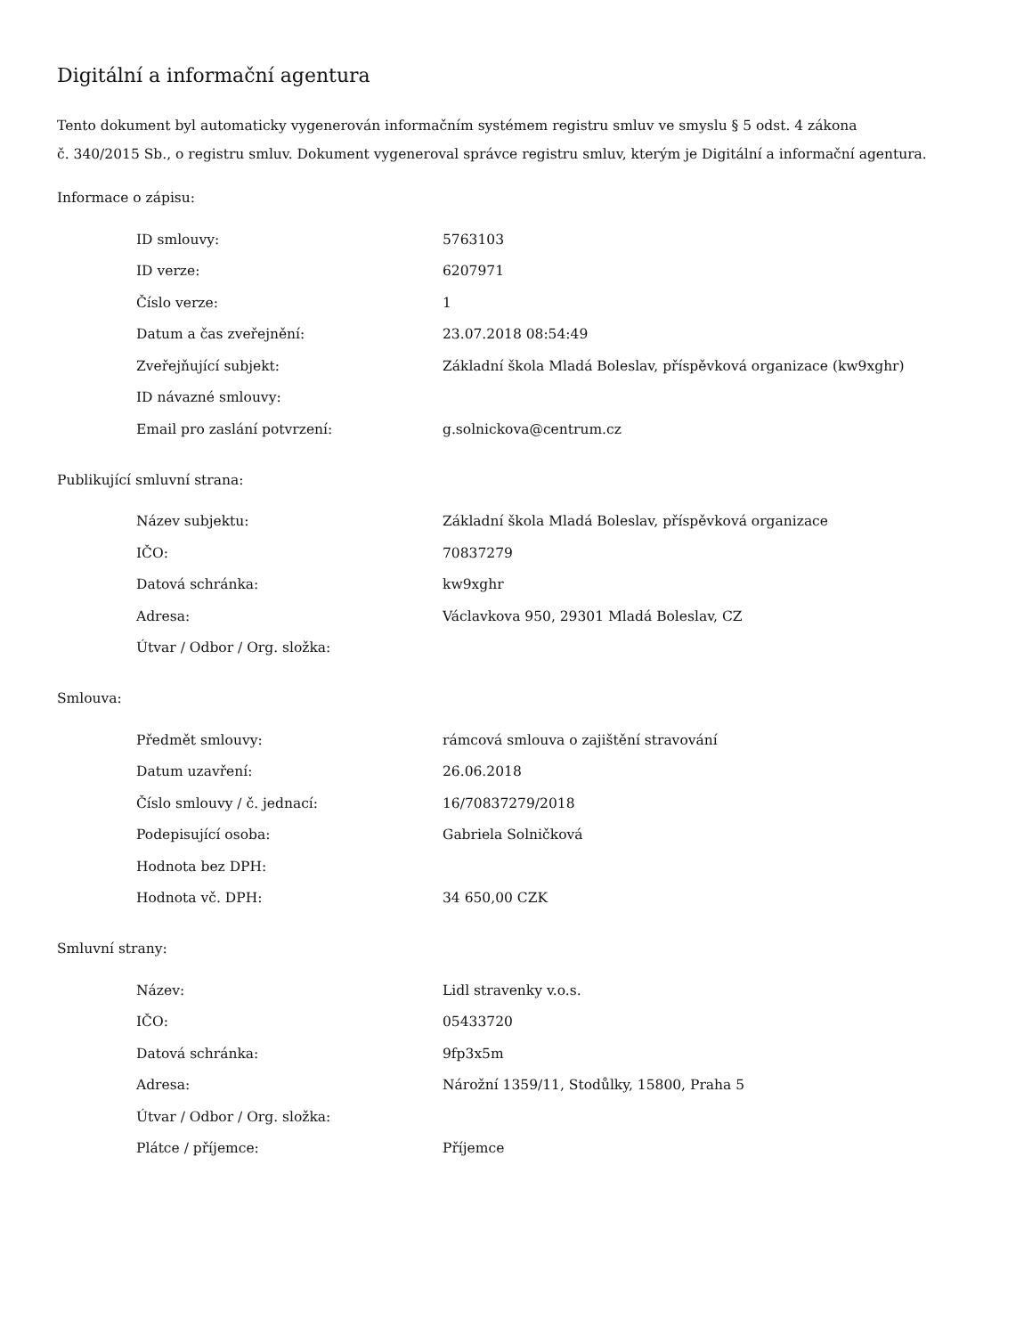Digitální a informační agentura
Tento dokument byl automaticky vygenerován informačním systémem registru smluv ve smyslu § 5 odst. 4 zákona
č. 340/2015 Sb., o registru smluv. Dokument vygeneroval správce registru smluv, kterým je Digitální a informační agentura.
Informace o zápisu:
| ID smlouvy: | 5763103 |
| ID verze: | 6207971 |
| Číslo verze: | 1 |
| Datum a čas zveřejnění: | 23.07.2018 08:54:49 |
| Zveřejňující subjekt: | Základní škola Mladá Boleslav, příspěvková organizace (kw9xghr) |
| ID návazné smlouvy: | |
| Email pro zaslání potvrzení: | g.solnickova@centrum.cz |
Publikující smluvní strana:
| Název subjektu: | Základní škola Mladá Boleslav, příspěvková organizace |
| IČO: | 70837279 |
| Datová schránka: | kw9xghr |
| Adresa: | Václavkova 950, 29301 Mladá Boleslav, CZ |
| Útvar / Odbor / Org. složka: | |
Smlouva:
| Předmět smlouvy: | rámcová smlouva o zajištění stravování |
| Datum uzavření: | 26.06.2018 |
| Číslo smlouvy / č. jednací: | 16/70837279/2018 |
| Podepisující osoba: | Gabriela Solničková |
| Hodnota bez DPH: | |
| Hodnota vč. DPH: | 34 650,00 CZK |
Smluvní strany:
| Název: | Lidl stravenky v.o.s. |
| IČO: | 05433720 |
| Datová schránka: | 9fp3x5m |
| Adresa: | Nárožní 1359/11, Stodůlky, 15800, Praha 5 |
| Útvar / Odbor / Org. složka: | |
| Plátce / příjemce: | Příjemce |